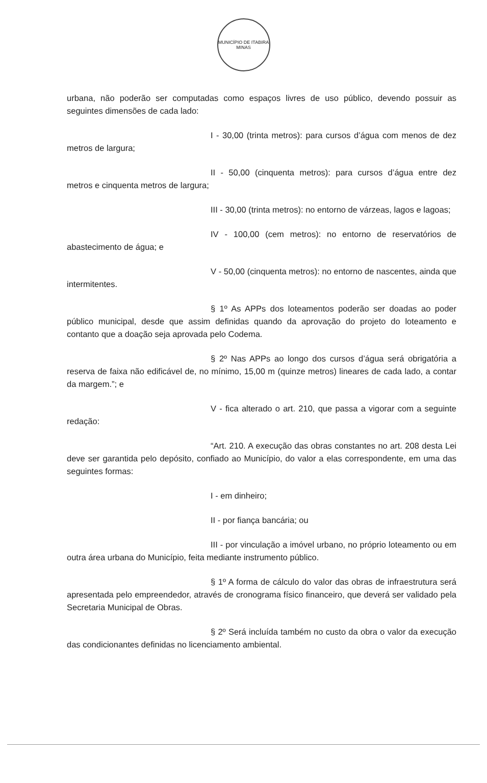MUNICÍPIO DE ITABIRA
MINAS
urbana, não poderão ser computadas como espaços livres de uso público, devendo possuir as seguintes dimensões de cada lado:
I - 30,00 (trinta metros): para cursos d’água com menos de dez metros de largura;
II - 50,00 (cinquenta metros): para cursos d’água entre dez metros e cinquenta metros de largura;
III - 30,00 (trinta metros): no entorno de várzeas, lagos e lagoas;
IV - 100,00 (cem metros): no entorno de reservatórios de abastecimento de água; e
V - 50,00 (cinquenta metros): no entorno de nascentes, ainda que intermitentes.
§ 1º As APPs dos loteamentos poderão ser doadas ao poder público municipal, desde que assim definidas quando da aprovação do projeto do loteamento e contanto que a doação seja aprovada pelo Codema.
§ 2º Nas APPs ao longo dos cursos d’água será obrigatória a reserva de faixa não edificável de, no mínimo, 15,00 m (quinze metros) lineares de cada lado, a contar da margem.”; e
V - fica alterado o art. 210, que passa a vigorar com a seguinte redação:
“Art. 210. A execução das obras constantes no art. 208 desta Lei deve ser garantida pelo depósito, confiado ao Município, do valor a elas correspondente, em uma das seguintes formas:
I - em dinheiro;
II - por fiança bancária; ou
III - por vinculação a imóvel urbano, no próprio loteamento ou em outra área urbana do Município, feita mediante instrumento público.
§ 1º A forma de cálculo do valor das obras de infraestrutura será apresentada pelo empreendedor, através de cronograma físico financeiro, que deverá ser validado pela Secretaria Municipal de Obras.
§ 2º Será incluída também no custo da obra o valor da execução das condicionantes definidas no licenciamento ambiental.